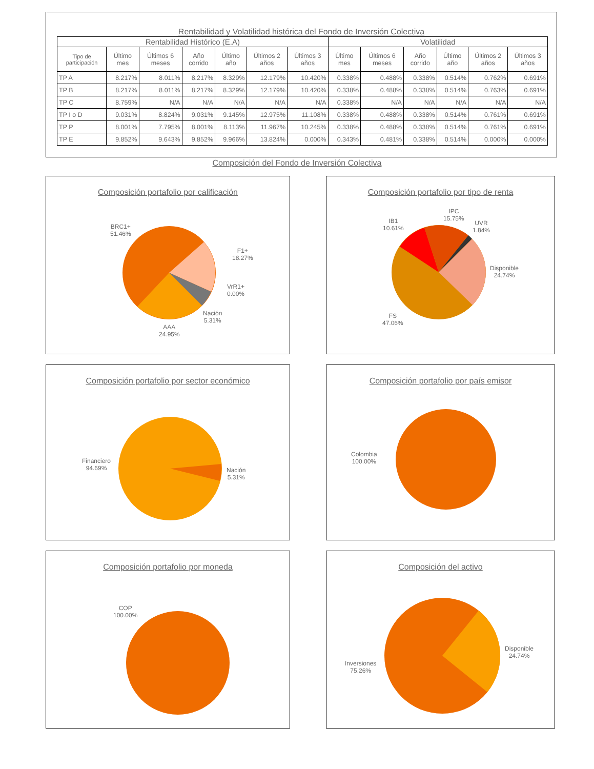Rentabilidad y Volatilidad histórica del Fondo de Inversión Colectiva
| Rentabilidad Histórico (E.A) | | | | | | | Volatilidad | | | | | |
| --- | --- | --- | --- | --- | --- | --- | --- | --- | --- | --- | --- | --- |
| Tipo de participación | Último mes | Últimos 6 meses | Año corrido | Último año | Últimos 2 años | Últimos 3 años | Último mes | Últimos 6 meses | Año corrido | Último año | Últimos 2 años | Últimos 3 años |
| TP A | 8.217% | 8.011% | 8.217% | 8.329% | 12.179% | 10.420% | 0.338% | 0.488% | 0.338% | 0.514% | 0.762% | 0.691% |
| TP B | 8.217% | 8.011% | 8.217% | 8.329% | 12.179% | 10.420% | 0.338% | 0.488% | 0.338% | 0.514% | 0.763% | 0.691% |
| TP C | 8.759% | N/A | N/A | N/A | N/A | N/A | 0.338% | N/A | N/A | N/A | N/A | N/A |
| TP I o D | 9.031% | 8.824% | 9.031% | 9.145% | 12.975% | 11.108% | 0.338% | 0.488% | 0.338% | 0.514% | 0.761% | 0.691% |
| TP P | 8.001% | 7.795% | 8.001% | 8.113% | 11.967% | 10.245% | 0.338% | 0.488% | 0.338% | 0.514% | 0.761% | 0.691% |
| TP E | 9.852% | 9.643% | 9.852% | 9.966% | 13.824% | 0.000% | 0.343% | 0.481% | 0.338% | 0.514% | 0.000% | 0.000% |
Composición del Fondo de Inversión Colectiva
Composición portafolio por calificación
BRC1+
51.46%
F1+
18.27%
VrR1+
0.00%
Nación
5.31%
AAA
24.95%
Composición portafolio por tipo de renta
IB1
10.61%
IPC
15.75%
UVR
1.84%
Disponible
24.74%
FS
47.06%
Composición portafolio por sector económico
Financiero
94.69%
Nación
5.31%
Composición portafolio por país emisor
Colombia
100.00%
Composición portafolio por moneda
COP
100.00%
Composición del activo
Inversiones
75.26%
Disponible
24.74%